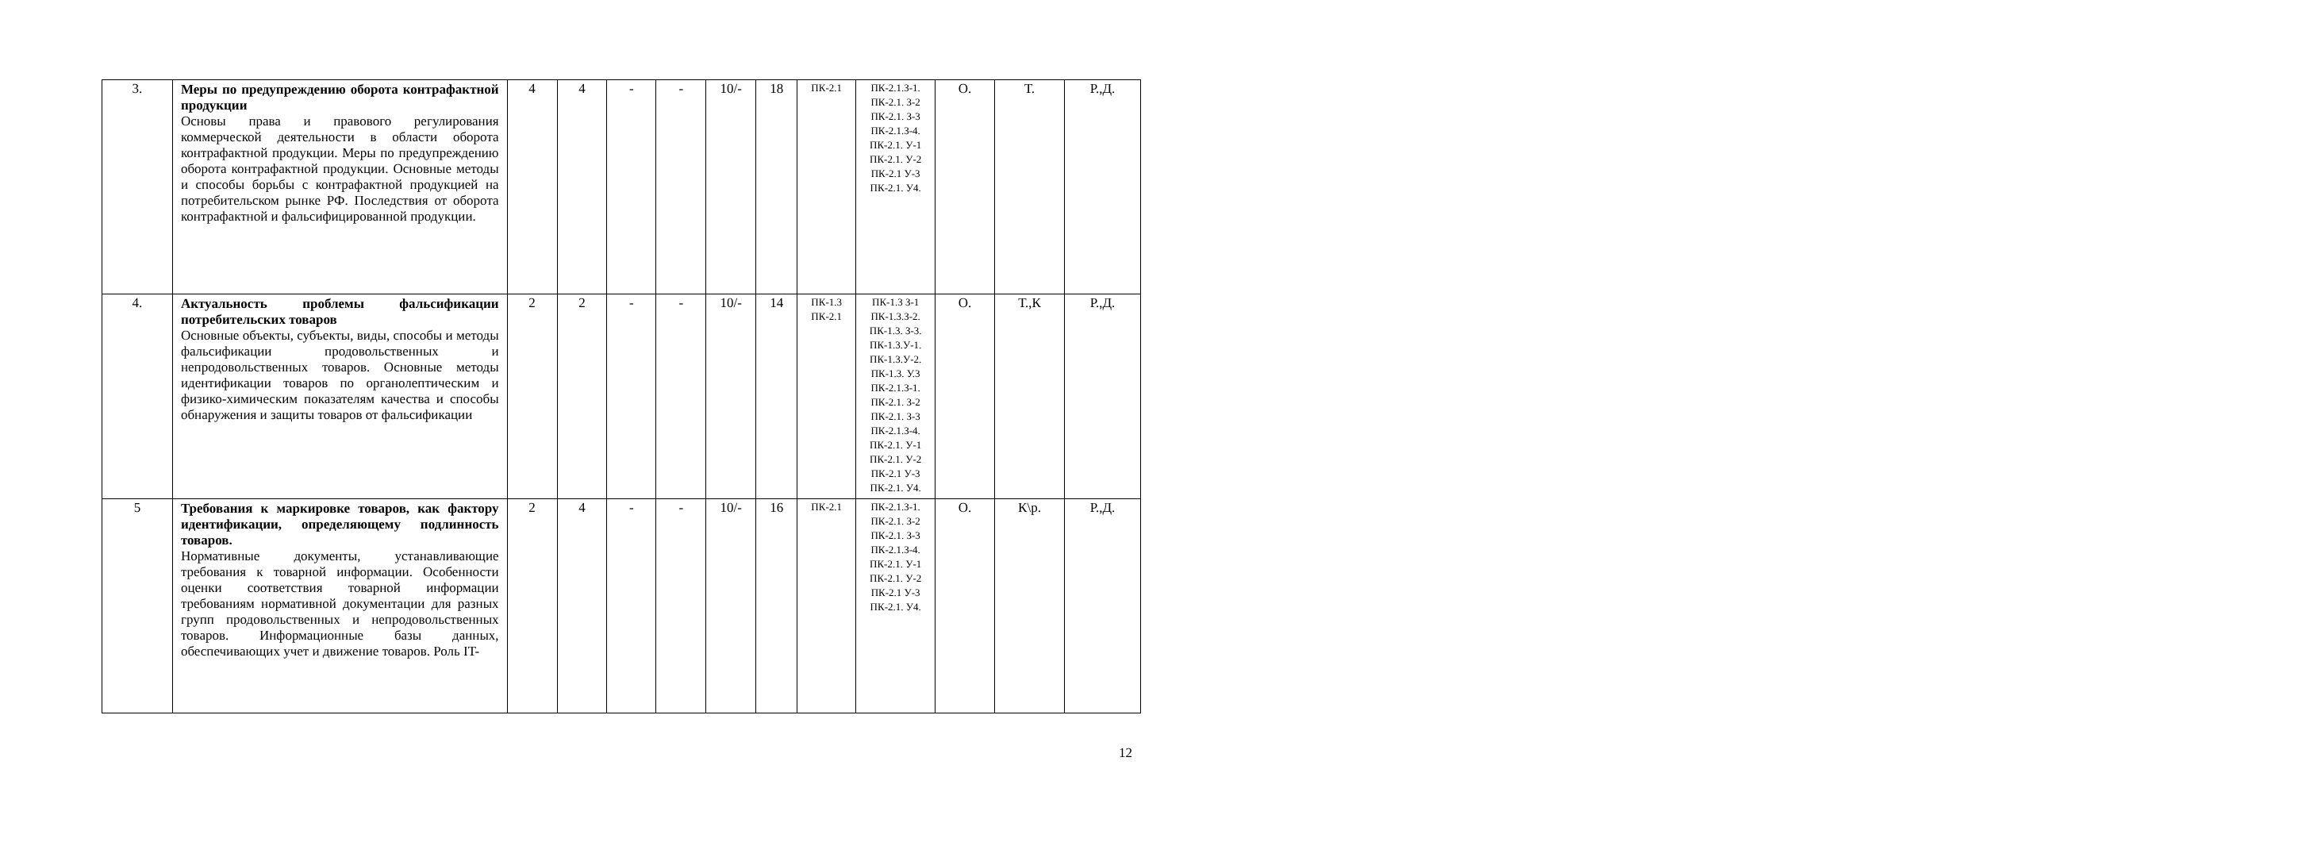| 3. | Меры по предупреждению оборота контрафактной продукции Основы права и правового регулирования коммерческой деятельности в области оборота контрафактной продукции. Меры по предупреждению оборота контрафактной продукции. Основные методы и способы борьбы с контрафактной продукцией на потребительском рынке РФ. Последствия от оборота контрафактной и фальсифицированной продукции. | 4 | 4 | - | - | 10/- | 18 | ПК-2.1 | ПК-2.1.З-1. ПК-2.1. З-2 ПК-2.1. З-3 ПК-2.1.З-4. ПК-2.1. У-1 ПК-2.1. У-2 ПК-2.1 У-3 ПК-2.1. У4. | О. | Т. | Р.,Д. |
| 4. | Актуальность проблемы фальсификации потребительских товаров Основные объекты, субъекты, виды, способы и методы фальсификации продовольственных и непродовольственных товаров. Основные методы идентификации товаров по органолептическим и физико-химическим показателям качества и способы обнаружения и защиты товаров от фальсификации | 2 | 2 | - | - | 10/- | 14 | ПК-1.3 ПК-2.1 | ПК-1.3 З-1 ПК-1.3.З-2. ПК-1.3. З-3. ПК-1.3.У-1. ПК-1.3.У-2. ПК-1.3. У.3 ПК-2.1.З-1. ПК-2.1. З-2 ПК-2.1. З-3 ПК-2.1.З-4. ПК-2.1. У-1 ПК-2.1. У-2 ПК-2.1 У-3 ПК-2.1. У4. | О. | Т.,К | Р.,Д. |
| 5 | Требования к маркировке товаров, как фактору идентификации, определяющему подлинность товаров. Нормативные документы, устанавливающие требования к товарной информации. Особенности оценки соответствия товарной информации требованиям нормативной документации для разных групп продовольственных и непродовольственных товаров. Информационные базы данных, обеспечивающих учет и движение товаров. Роль IT- | 2 | 4 | - | - | 10/- | 16 | ПК-2.1 | ПК-2.1.З-1. ПК-2.1. З-2 ПК-2.1. З-3 ПК-2.1.З-4. ПК-2.1. У-1 ПК-2.1. У-2 ПК-2.1 У-3 ПК-2.1. У4. | О. | К\р. | Р.,Д. |
12